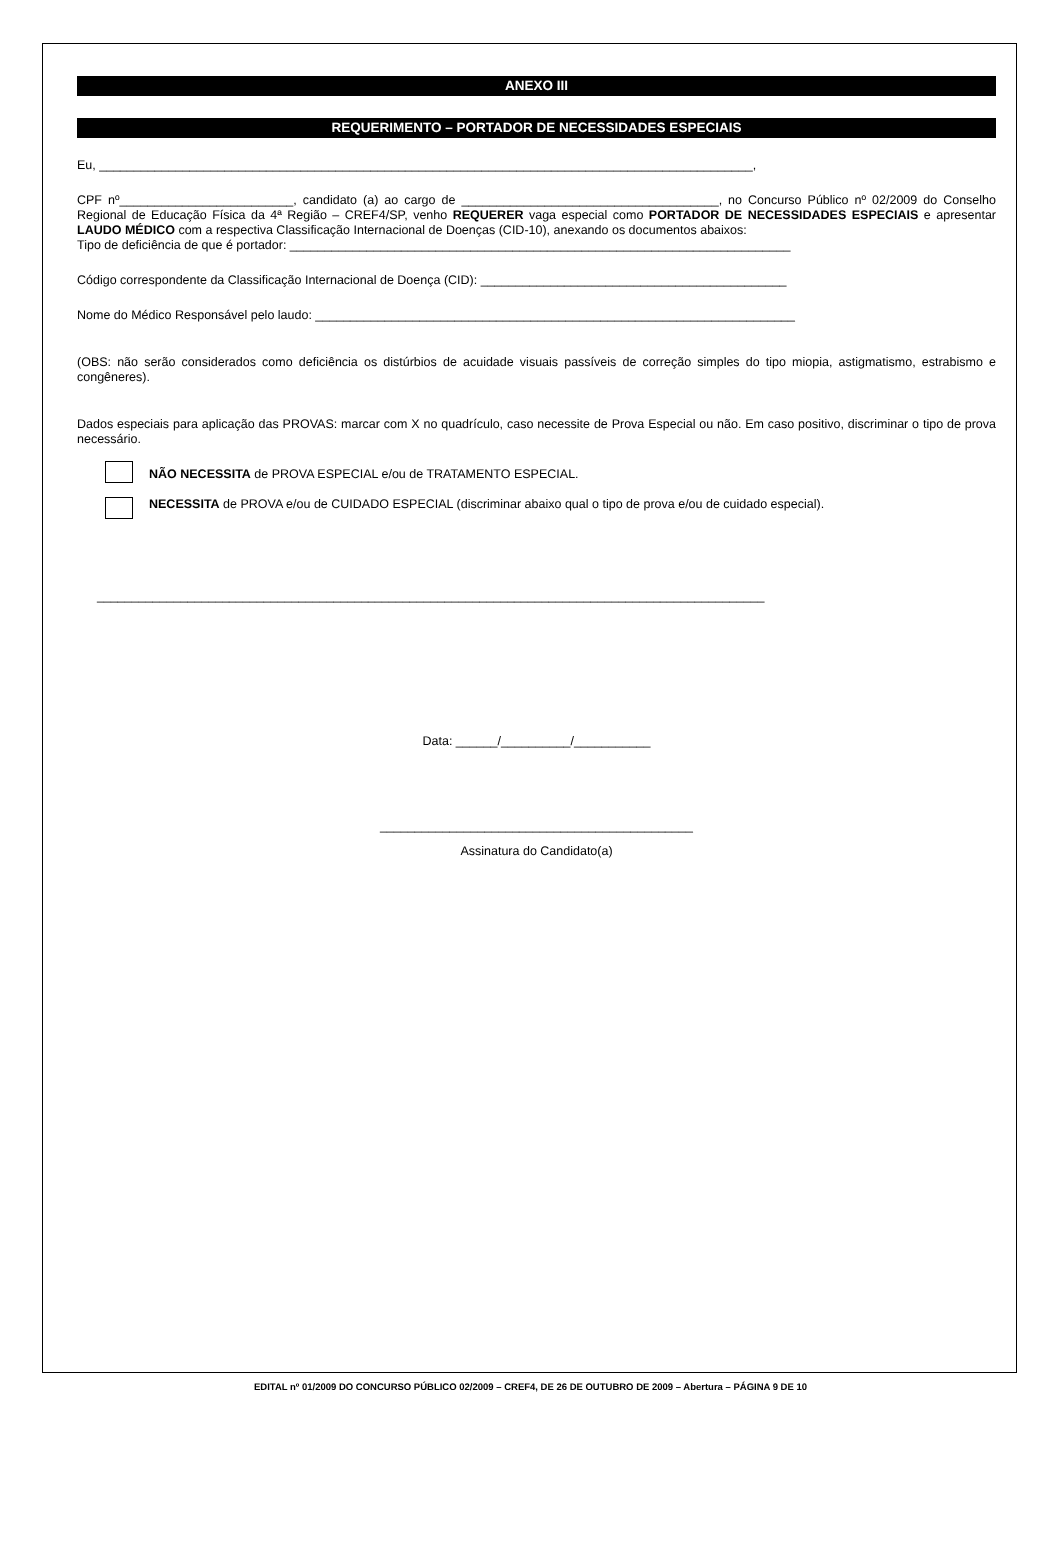ANEXO III
REQUERIMENTO – PORTADOR DE NECESSIDADES ESPECIAIS
Eu, ______________________________________________________________________________________________,
CPF nº_________________________, candidato (a) ao cargo de _____________________________________, no Concurso Público nº 02/2009 do Conselho Regional de Educação Física da 4ª Região – CREF4/SP, venho REQUERER vaga especial como PORTADOR DE NECESSIDADES ESPECIAIS e apresentar LAUDO MÉDICO com a respectiva Classificação Internacional de Doenças (CID-10), anexando os documentos abaixos:
Tipo de deficiência de que é portador: ________________________________________________________________________
Código correspondente da Classificação Internacional de Doença (CID): ____________________________________________
Nome do Médico Responsável pelo laudo: _____________________________________________________________________
(OBS: não serão considerados como deficiência os distúrbios de acuidade visuais passíveis de correção simples do tipo miopia, astigmatismo, estrabismo e congêneres).
Dados especiais para aplicação das PROVAS: marcar com X no quadrículo, caso necessite de Prova Especial ou não. Em caso positivo, discriminar o tipo de prova necessário.
NÃO NECESSITA de PROVA ESPECIAL e/ou de TRATAMENTO ESPECIAL.
NECESSITA de PROVA e/ou de CUIDADO ESPECIAL (discriminar abaixo qual o tipo de prova e/ou de cuidado especial).
________________________________________________________________________________________________
Data: ______/__________/___________
_____________________________________________
Assinatura do Candidato(a)
EDITAL nº 01/2009 DO CONCURSO PÚBLICO 02/2009 – CREF4, DE 26 DE OUTUBRO DE 2009 – Abertura – PÁGINA 9 DE 10